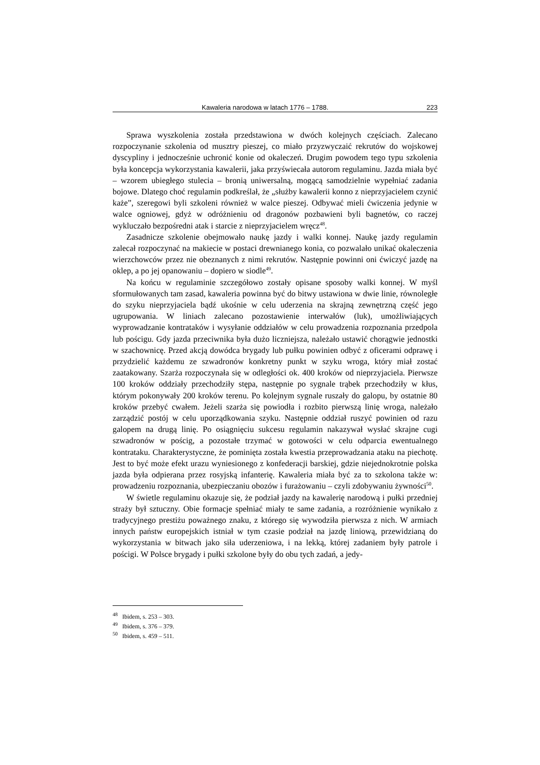Kawaleria narodowa w latach 1776 – 1788. 223
Sprawa wyszkolenia została przedstawiona w dwóch kolejnych częściach. Zalecano rozpoczynanie szkolenia od musztry pieszej, co miało przyzwyczaić rekrutów do wojskowej dyscypliny i jednocześnie uchronić konie od okaleczeń. Drugim powodem tego typu szkolenia była koncepcja wykorzystania kawalerii, jaka przyświecała autorom regulaminu. Jazda miała być – wzorem ubiegłego stulecia – bronią uniwersalną, mogącą samodzielnie wypełniać zadania bojowe. Dlatego choć regulamin podkreślał, że „służby kawalerii konno z nieprzyjacielem czynić każe”, szeregowi byli szkoleni również w walce pieszej. Odbywać mieli ćwiczenia jedynie w walce ogniowej, gdyż w odróżnieniu od dragonów pozbawieni byli bagnetów, co raczej wykluczało bezpośredni atak i starcie z nieprzyjacielem wręcz<sup>48</sup>.
Zasadnicze szkolenie obejmowało naukę jazdy i walki konnej. Naukę jazdy regulamin zalecał rozpoczynać na makiecie w postaci drewnianego konia, co pozwalało unikać okaleczenia wierzchowców przez nie obeznanych z nimi rekrutów. Następnie powinni oni ćwiczyć jazdę na oklep, a po jej opanowaniu – dopiero w siodle<sup>49</sup>.
Na końcu w regulaminie szczegółowo zostały opisane sposoby walki konnej. W myśl sformułowanych tam zasad, kawaleria powinna być do bitwy ustawiona w dwie linie, równoległe do szyku nieprzyjaciela bądź ukośnie w celu uderzenia na skrajną zewnętrzną część jego ugrupowania. W liniach zalecano pozostawienie interwałów (luk), umożliwiających wyprowadzanie kontrataków i wysyłanie oddziałów w celu prowadzenia rozpoznania przedpola lub pościgu. Gdy jazda przeciwnika była dużo liczniejsza, należało ustawić chorągwie jednostki w szachownicę. Przed akcją dowódca brygady lub pułku powinien odbyć z oficerami odprawę i przydzielić każdemu ze szwadronów konkretny punkt w szyku wroga, który miał zostać zaatakowany. Szarża rozpoczynała się w odległości ok. 400 kroków od nieprzyjaciela. Pierwsze 100 kroków oddziały przechodziły stępa, następnie po sygnale trąbek przechodziły w kłus, którym pokonywały 200 kroków terenu. Po kolejnym sygnale ruszały do galopu, by ostatnie 80 kroków przebyć cwałem. Jeżeli szarża się powiodła i rozbito pierwszą linię wroga, należało zarządzić postój w celu uporządkowania szyku. Następnie oddział ruszyć powinien od razu galopem na drugą linię. Po osiągnięciu sukcesu regulamin nakazywał wysłać skrajne cugi szwadronów w pościg, a pozostałe trzymać w gotowości w celu odparcia ewentualnego kontrataku. Charakterystyczne, że pominięta została kwestia przeprowadzania ataku na piechotę. Jest to być może efekt urazu wyniesionego z konfederacji barskiej, gdzie niejednokrotnie polska jazda była odpierana przez rosyjską infanterię. Kawaleria miała być za to szkolona także w: prowadzeniu rozpoznania, ubezpieczaniu obozów i furażowaniu – czyli zdobywaniu żywności<sup>50</sup>.
W świetle regulaminu okazuje się, że podział jazdy na kawalerię narodową i pułki przedniej straży był sztuczny. Obie formacje spełniać miały te same zadania, a rozróżnienie wynikało z tradycyjnego prestiżu poważnego znaku, z którego się wywodziła pierwsza z nich. W armiach innych państw europejskich istniał w tym czasie podział na jazdę liniową, przewidzianą do wykorzystania w bitwach jako siła uderzeniowa, i na lekką, której zadaniem były patrole i pościgi. W Polsce brygady i pułki szkolone były do obu tych zadań, a jedy-
<sup>48</sup> Ibidem, s. 253 – 303.
<sup>49</sup> Ibidem, s. 376 – 379.
<sup>50</sup> Ibidem, s. 459 – 511.